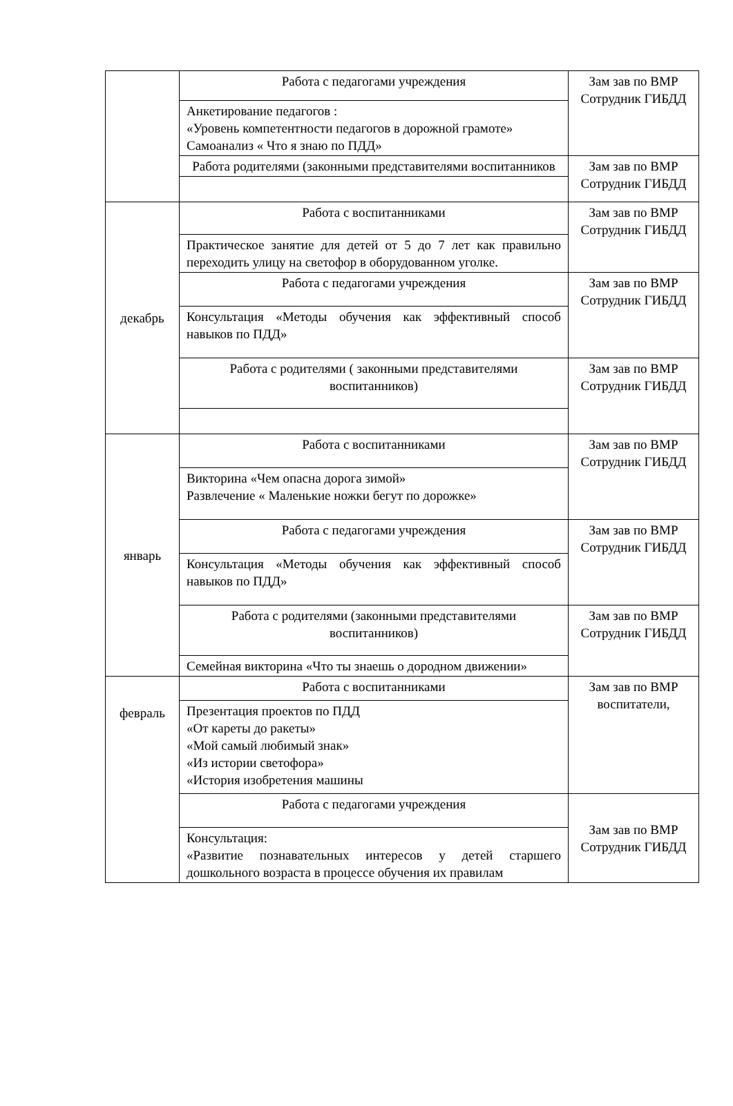| | Работа с педагогами учреждения | Зам зав по ВМР Сотрудник ГИБДД |
| | Анкетирование педагогов : «Уровень компетентности педагогов в дорожной грамоте» Самоанализ « Что я знаю по ПДД» | |
| | Работа родителями (законными представителями воспитанников | Зам зав по ВМР Сотрудник ГИБДД |
| декабрь | Работа с воспитанниками | Зам зав по ВМР Сотрудник ГИБДД |
| | Практическое занятие для детей от 5 до 7 лет как правильно переходить улицу на светофор в оборудованном уголке. | |
| | Работа с педагогами учреждения | Зам зав по ВМР Сотрудник ГИБДД |
| | Консультация «Методы обучения как эффективный способ навыков по ПДД» | |
| | Работа с родителями ( законными представителями воспитанников) | Зам зав по ВМР Сотрудник ГИБДД |
| январь | Работа с воспитанниками | Зам зав по ВМР Сотрудник ГИБДД |
| | Викторина «Чем опасна дорога зимой» Развлечение « Маленькие ножки бегут по дорожке» | |
| | Работа с педагогами учреждения | Зам зав по ВМР Сотрудник ГИБДД |
| | Консультация «Методы обучения как эффективный способ навыков по ПДД» | |
| | Работа с родителями (законными представителями воспитанников) | Зам зав по ВМР Сотрудник ГИБДД |
| | Семейная викторина «Что ты знаешь о дородном движении» | |
| февраль | Работа с воспитанниками | Зам зав по ВМР воспитатели, |
| | Презентация проектов по ПДД «От кареты до ракеты» «Мой самый любимый знак» «Из истории светофора» «История изобретения машины | |
| | Работа с педагогами учреждения | Зам зав по ВМР Сотрудник ГИБДД |
| | Консультация: «Развитие познавательных интересов у детей старшего дошкольного возраста в процессе обучения их правилам | |